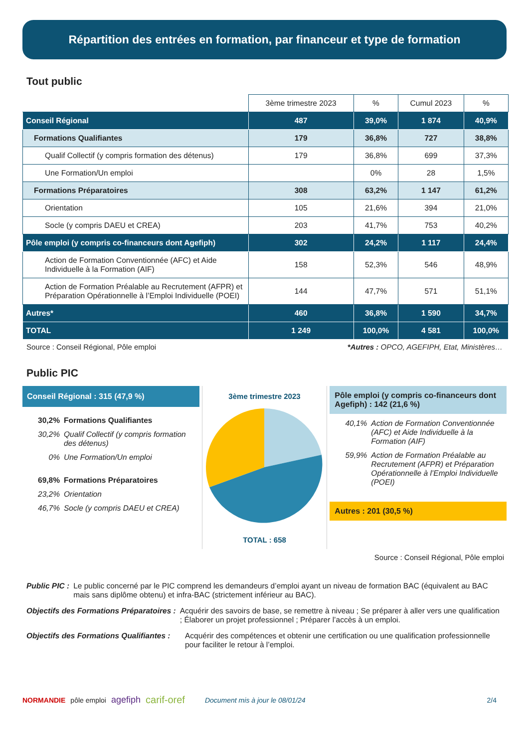Répartition des entrées en formation, par financeur et type de formation
Tout public
| | 3ème trimestre 2023 | % | Cumul 2023 | % |
| --- | --- | --- | --- | --- |
| Conseil Régional | 487 | 39,0% | 1 874 | 40,9% |
| Formations Qualifiantes | 179 | 36,8% | 727 | 38,8% |
| Qualif Collectif (y compris formation des détenus) | 179 | 36,8% | 699 | 37,3% |
| Une Formation/Un emploi | | 0% | 28 | 1,5% |
| Formations Préparatoires | 308 | 63,2% | 1 147 | 61,2% |
| Orientation | 105 | 21,6% | 394 | 21,0% |
| Socle (y compris DAEU et CREA) | 203 | 41,7% | 753 | 40,2% |
| Pôle emploi (y compris co-financeurs dont Agefiph) | 302 | 24,2% | 1 117 | 24,4% |
| Action de Formation Conventionnée (AFC) et Aide Individuelle à la Formation (AIF) | 158 | 52,3% | 546 | 48,9% |
| Action de Formation Préalable au Recrutement (AFPR) et Préparation Opérationnelle à l’Emploi Individuelle (POEI) | 144 | 47,7% | 571 | 51,1% |
| Autres* | 460 | 36,8% | 1 590 | 34,7% |
| TOTAL | 1 249 | 100,0% | 4 581 | 100,0% |
Source : Conseil Régional, Pôle emploi *Autres : OPCO, AGEFIPH, Etat, Ministères…
Public PIC
Conseil Régional : 315 (47,9 %)
30,2% Formations Qualifiantes
30,2% Qualif Collectif (y compris formation des détenus)
0% Une Formation/Un emploi
69,8% Formations Préparatoires
23,2% Orientation
46,7% Socle (y compris DAEU et CREA)
3ème trimestre 2023
TOTAL : 658
Pôle emploi (y compris co-financeurs dont Agefiph) : 142 (21,6 %)
40,1% Action de Formation Conventionnée (AFC) et Aide Individuelle à la Formation (AIF)
59,9% Action de Formation Préalable au Recrutement (AFPR) et Préparation Opérationnelle à l’Emploi Individuelle (POEI)
Autres : 201 (30,5 %)
Source : Conseil Régional, Pôle emploi
Public PIC : Le public concerné par le PIC comprend les demandeurs d’emploi ayant un niveau de formation BAC (équivalent au BAC mais sans diplôme obtenu) et infra-BAC (strictement inférieur au BAC).
Objectifs des Formations Préparatoires : Acquérir des savoirs de base, se remettre à niveau ; Se préparer à aller vers une qualification ; Élaborer un projet professionnel ; Préparer l’accès à un emploi.
Objectifs des Formations Qualifiantes : Acquérir des compétences et obtenir une certification ou une qualification professionnelle pour faciliter le retour à l’emploi.
NORMANDIE pôle emploi agefiph carif-oref Document mis à jour le 08/01/24 2/4